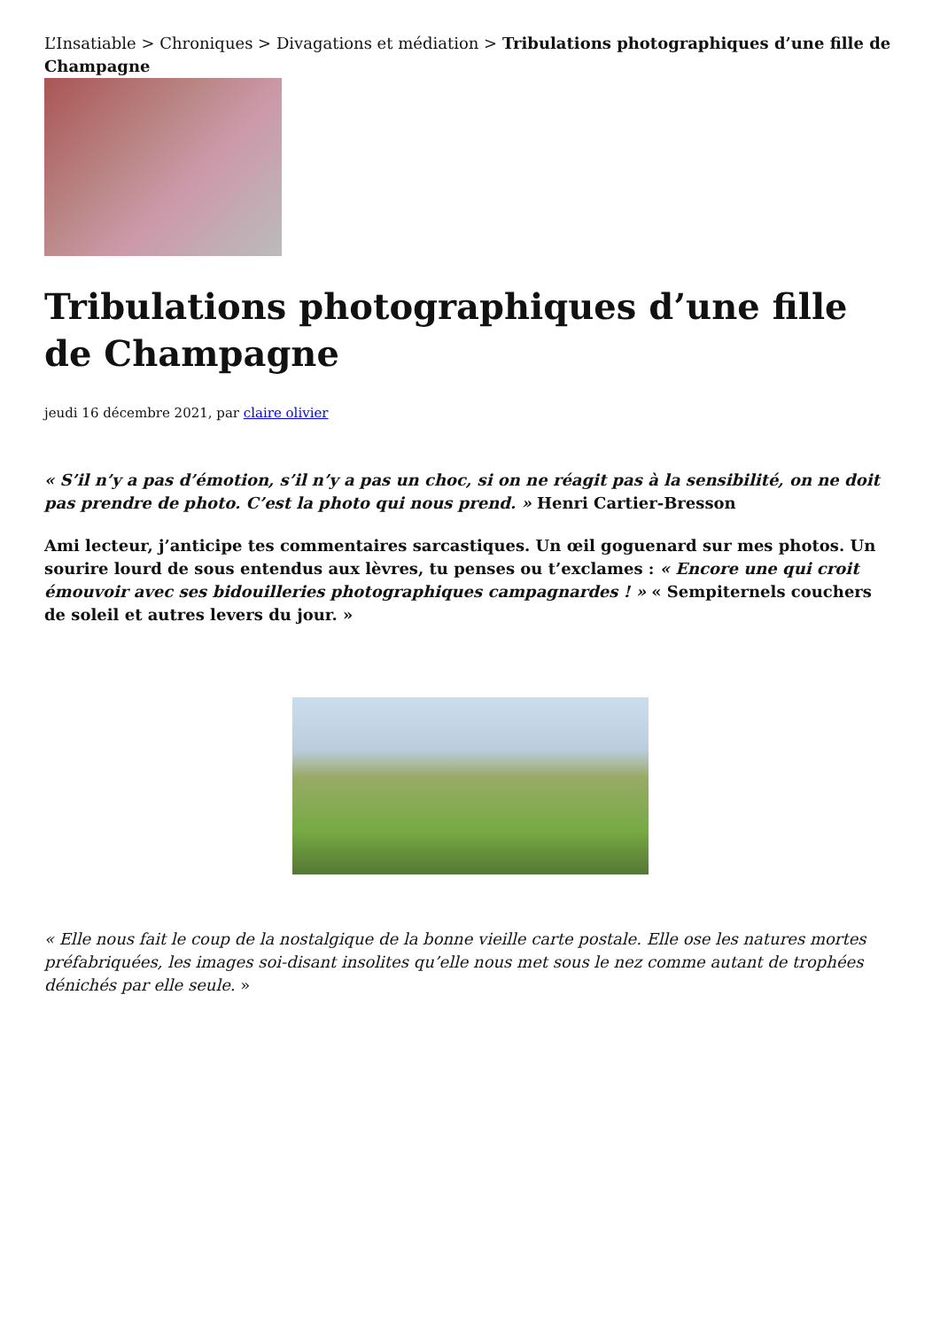L’Insatiable > Chroniques > Divagations et médiation > Tribulations photographiques d’une fille de Champagne
Tribulations photographiques d’une fille de Champagne
jeudi 16 décembre 2021, par claire olivier
« S’il n’y a pas d’émotion, s’il n’y a pas un choc, si on ne réagit pas à la sensibilité, on ne doit pas prendre de photo. C’est la photo qui nous prend. » Henri Cartier-Bresson
Ami lecteur, j’anticipe tes commentaires sarcastiques. Un œil goguenard sur mes photos. Un sourire lourd de sous entendus aux lèvres, tu penses ou t’exclames : « Encore une qui croit émouvoir avec ses bidouilleries photographiques campagnardes ! » « Sempiternels couchers de soleil et autres levers du jour. »
« Elle nous fait le coup de la nostalgique de la bonne vieille carte postale. Elle ose les natures mortes préfabriquées, les images soi-disant insolites qu’elle nous met sous le nez comme autant de trophées dénichés par elle seule. »